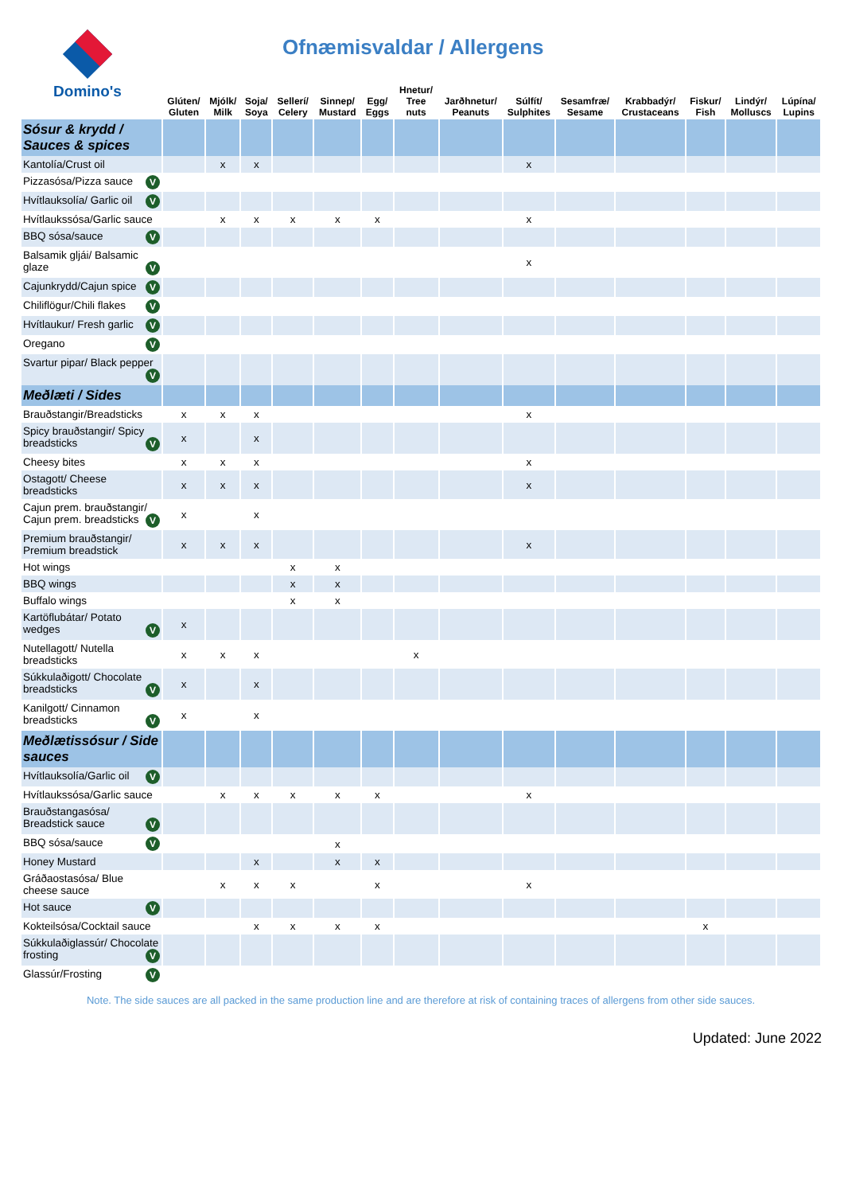Domino's
Ofnæmisvaldar / Allergens
| | Glúten/ Gluten | Mjólk/ Milk | Soja/ Soya | Sellerí/ Celery | Sinnep/ Mustard | Egg/ Eggs | Hnetur/ Tree nuts | Jarðhnetur/ Peanuts | Súlfít/ Sulphites | Sesamfræ/ Sesame | Krabbadýr/ Crustaceans | Fiskur/ Fish | Lindýr/ Molluscs | Lúpína/ Lupins |
| --- | --- | --- | --- | --- | --- | --- | --- | --- | --- | --- | --- | --- | --- | --- |
| Sósur & krydd / Sauces & spices | | | | | | | | | | | | | | |
| Kantolía/Crust oil | | x | x | | | | | | x | | | | | |
| Pizzasósa/Pizza sauce V | | | | | | | | | | | | | | |
| Hvítlauksolía/ Garlic oil V | | | | | | | | | | | | | | |
| Hvítlaukssósa/Garlic sauce | | x | x | x | x | x | | | x | | | | | |
| BBQ sósa/sauce V | | | | | | | | | | | | | | |
| Balsamik gljái/ Balsamic glaze V | | | | | | | | | x | | | | | |
| Cajunkrydd/Cajun spice V | | | | | | | | | | | | | | |
| Chiliflögur/Chili flakes V | | | | | | | | | | | | | | |
| Hvítlaukur/ Fresh garlic V | | | | | | | | | | | | | | |
| Oregano V | | | | | | | | | | | | | | |
| Svartur pipar/ Black pepper V | | | | | | | | | | | | | | |
| Meðlæti / Sides | | | | | | | | | | | | | | |
| Brauðstangir/Breadsticks | x | x | x | | | | | | x | | | | | |
| Spicy brauðstangir/ Spicy breadsticks V | x | | x | | | | | | | | | | | |
| Cheesy bites | x | x | x | | | | | | x | | | | | |
| Ostagott/ Cheese breadsticks | x | x | x | | | | | | x | | | | | |
| Cajun prem. brauðstangir/ Cajun prem. breadsticks V | x | | x | | | | | | | | | | | |
| Premium brauðstangir/ Premium breadstick | x | x | x | | | | | | x | | | | | |
| Hot wings | | | | x | x | | | | | | | | | |
| BBQ wings | | | | x | x | | | | | | | | | |
| Buffalo wings | | | | x | x | | | | | | | | | |
| Kartöflubátar/ Potato wedges V | x | | | | | | | | | | | | | |
| Nutellagott/ Nutella breadsticks | x | x | x | | | | x | | | | | | | |
| Súkkulaðigott/ Chocolate breadsticks V | x | | x | | | | | | | | | | | |
| Kanilgott/ Cinnamon breadsticks V | x | | x | | | | | | | | | | | |
| Meðlætissósur / Side sauces | | | | | | | | | | | | | | |
| Hvítlauksolía/Garlic oil V | | | | | | | | | | | | | | |
| Hvítlaukssósa/Garlic sauce | | x | x | x | x | x | | | x | | | | | |
| Brauðstangasósa/ Breadstick sauce V | | | | | | | | | | | | | | |
| BBQ sósa/sauce V | | | | | x | | | | | | | | | |
| Honey Mustard | | | x | | x | x | | | | | | | | |
| Gráðaostasósa/ Blue cheese sauce | | x | x | x | | x | | | x | | | | | |
| Hot sauce V | | | | | | | | | | | | | | |
| Kokteilsósa/Cocktail sauce | | | x | x | x | x | | | | | | x | | |
| Súkkulaðiglassúr/ Chocolate frosting V | | | | | | | | | | | | | | |
| Glassúr/Frosting V | | | | | | | | | | | | | | |
Note. The side sauces are all packed in the same production line and are therefore at risk of containing traces of allergens from other side sauces.
Updated: June 2022